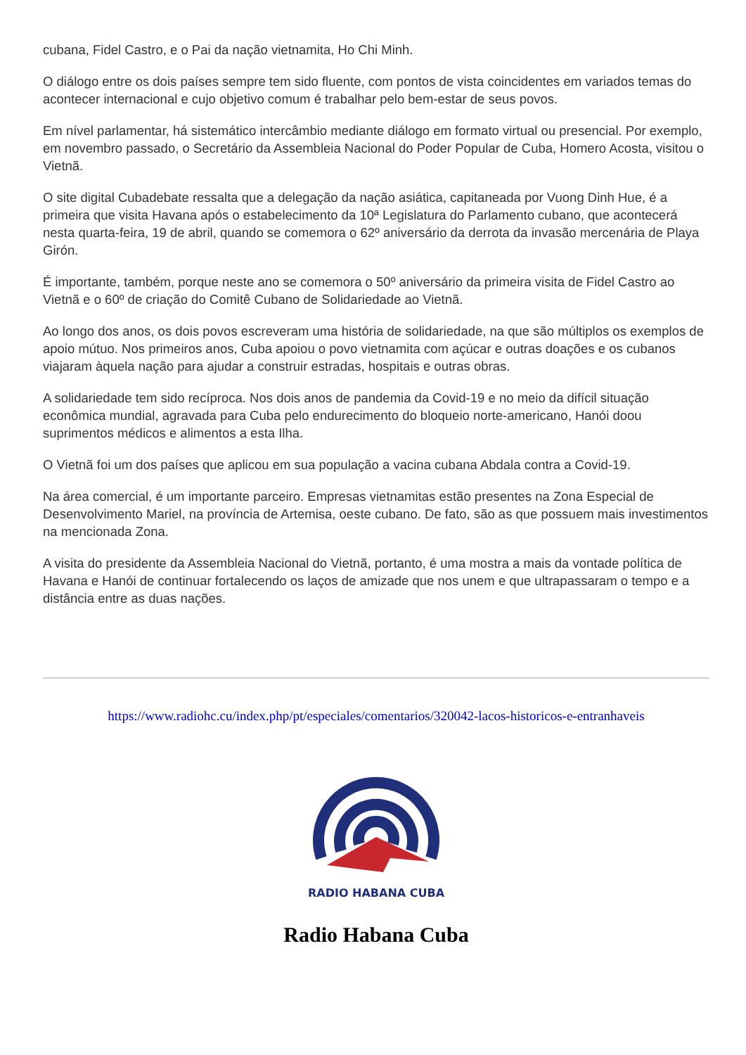cubana, Fidel Castro, e o Pai da nação vietnamita, Ho Chi Minh.
O diálogo entre os dois países sempre tem sido fluente, com pontos de vista coincidentes em variados temas do acontecer internacional e cujo objetivo comum é trabalhar pelo bem-estar de seus povos.
Em nível parlamentar, há sistemático intercâmbio mediante diálogo em formato virtual ou presencial. Por exemplo, em novembro passado, o Secretário da Assembleia Nacional do Poder Popular de Cuba, Homero Acosta, visitou o Vietnã.
O site digital Cubadebate ressalta que a delegação da nação asiática, capitaneada por Vuong Dinh Hue, é a primeira que visita Havana após o estabelecimento da 10ª Legislatura do Parlamento cubano, que acontecerá nesta quarta-feira, 19 de abril, quando se comemora o 62º aniversário da derrota da invasão mercenária de Playa Girón.
É importante, também, porque neste ano se comemora o 50º aniversário da primeira visita de Fidel Castro ao Vietnã e o 60º de criação do Comitê Cubano de Solidariedade ao Vietnã.
Ao longo dos anos, os dois povos escreveram uma história de solidariedade, na que são múltiplos os exemplos de apoio mútuo. Nos primeiros anos, Cuba apoiou o povo vietnamita com açúcar e outras doações e os cubanos viajaram àquela nação para ajudar a construir estradas, hospitais e outras obras.
A solidariedade tem sido recíproca. Nos dois anos de pandemia da Covid-19 e no meio da difícil situação econômica mundial, agravada para Cuba pelo endurecimento do bloqueio norte-americano, Hanói doou suprimentos médicos e alimentos a esta Ilha.
O Vietnã foi um dos países que aplicou em sua população a vacina cubana Abdala contra a Covid-19.
Na área comercial, é um importante parceiro. Empresas vietnamitas estão presentes na Zona Especial de Desenvolvimento Mariel, na província de Artemisa, oeste cubano. De fato, são as que possuem mais investimentos na mencionada Zona.
A visita do presidente da Assembleia Nacional do Vietnã, portanto, é uma mostra a mais da vontade política de Havana e Hanói de continuar fortalecendo os laços de amizade que nos unem e que ultrapassaram o tempo e a distância entre as duas nações.
https://www.radiohc.cu/index.php/pt/especiales/comentarios/320042-lacos-historicos-e-entranhaveis
RADIO HABANA CUBA
Radio Habana Cuba